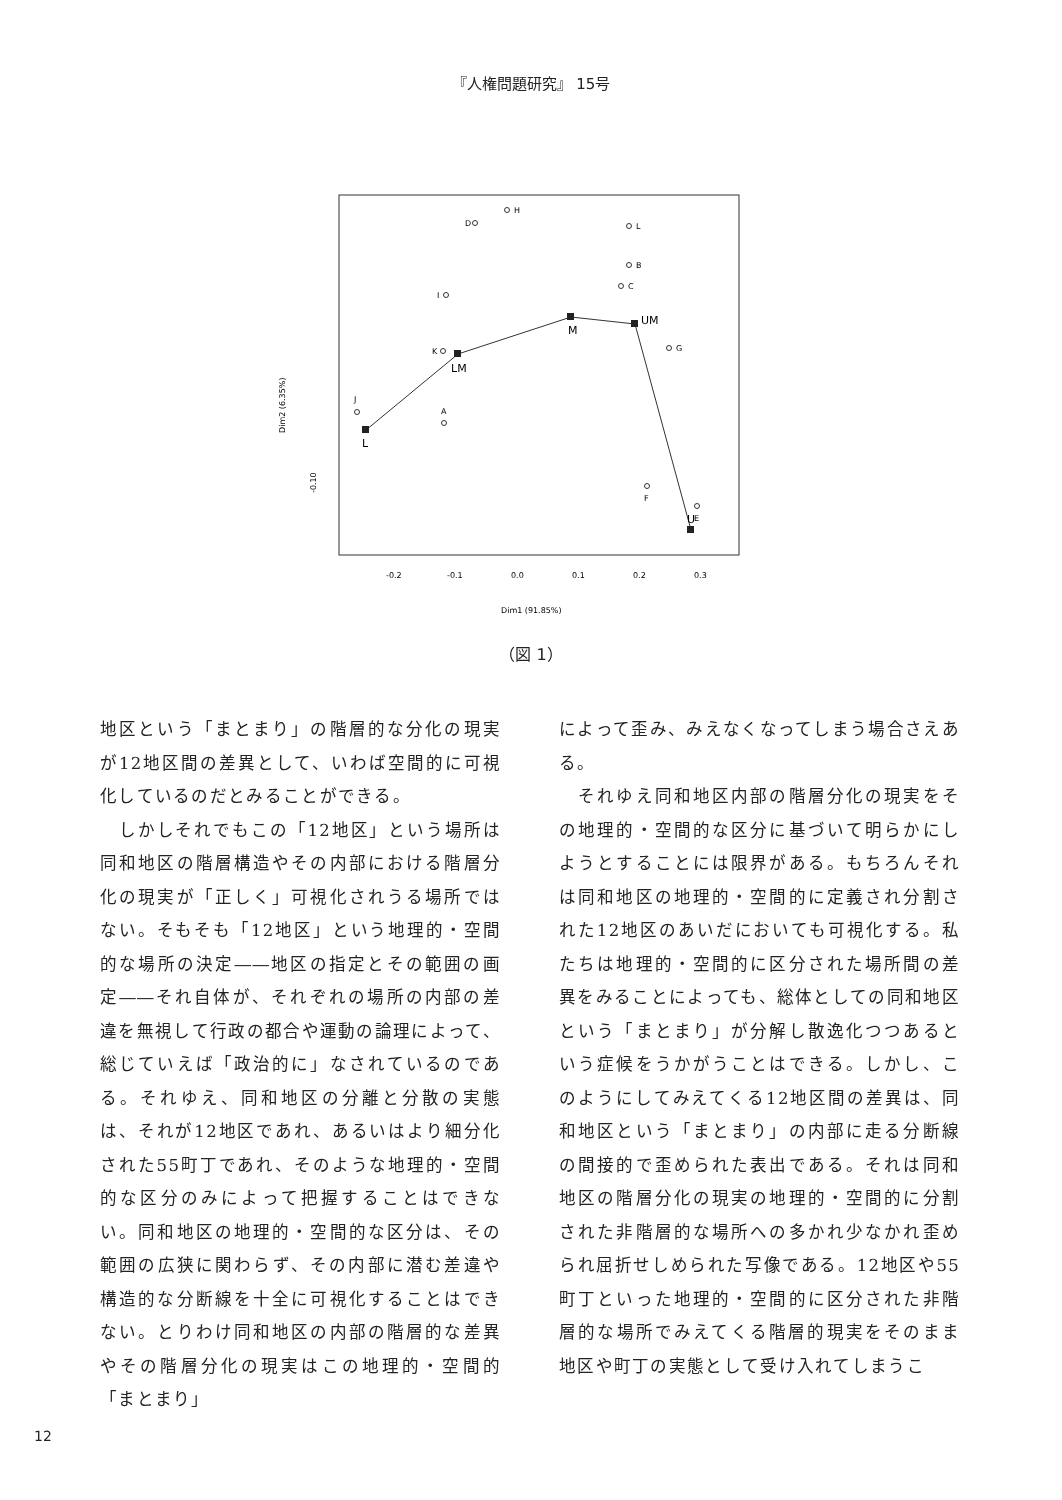『人権問題研究』 15号
D
H
L
B
C
I
K
G
J
A
F
E
L
LM
M
UM
U
-0.2
-0.1
0.0
0.1
0.2
0.3
Dim1 (91.85%)
Dim2 (6.35%)
-0.10
（図 1）
地区という「まとまり」の階層的な分化の現実が12地区間の差異として、いわば空間的に可視化しているのだとみることができる。
　しかしそれでもこの「12地区」という場所は同和地区の階層構造やその内部における階層分化の現実が「正しく」可視化されうる場所ではない。そもそも「12地区」という地理的・空間的な場所の決定――地区の指定とその範囲の画定――それ自体が、それぞれの場所の内部の差違を無視して行政の都合や運動の論理によって、総じていえば「政治的に」なされているのである。それゆえ、同和地区の分離と分散の実態は、それが12地区であれ、あるいはより細分化された55町丁であれ、そのような地理的・空間的な区分のみによって把握することはできない。同和地区の地理的・空間的な区分は、その範囲の広狭に関わらず、その内部に潜む差違や構造的な分断線を十全に可視化することはできない。とりわけ同和地区の内部の階層的な差異やその階層分化の現実はこの地理的・空間的「まとまり」
によって歪み、みえなくなってしまう場合さえある。
　それゆえ同和地区内部の階層分化の現実をその地理的・空間的な区分に基づいて明らかにしようとすることには限界がある。もちろんそれは同和地区の地理的・空間的に定義され分割された12地区のあいだにおいても可視化する。私たちは地理的・空間的に区分された場所間の差異をみることによっても、総体としての同和地区という「まとまり」が分解し散逸化つつあるという症候をうかがうことはできる。しかし、このようにしてみえてくる12地区間の差異は、同和地区という「まとまり」の内部に走る分断線の間接的で歪められた表出である。それは同和地区の階層分化の現実の地理的・空間的に分割された非階層的な場所への多かれ少なかれ歪められ屈折せしめられた写像である。12地区や55町丁といった地理的・空間的に区分された非階層的な場所でみえてくる階層的現実をそのまま地区や町丁の実態として受け入れてしまうこ
12